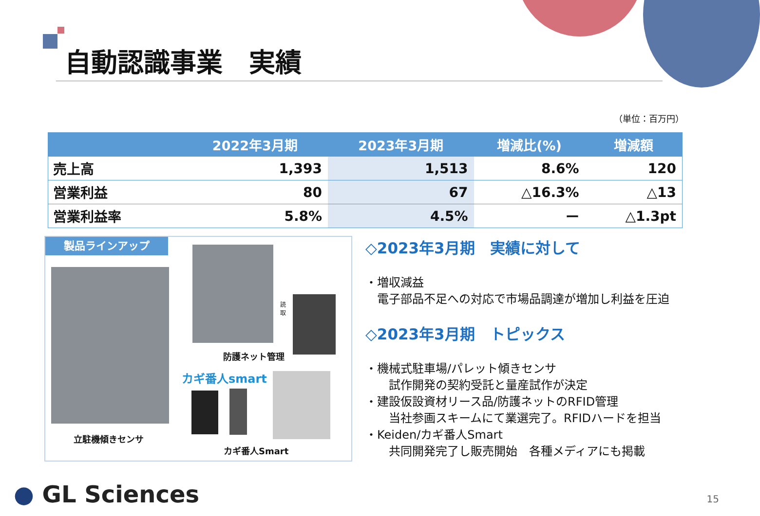自動認識事業　実績
（単位：百万円）
| | 2022年3月期 | 2023年3月期 | 増減比(%) | 増減額 |
| --- | --- | --- | --- | --- |
| 売上高 | 1,393 | 1,513 | 8.6% | 120 |
| 営業利益 | 80 | 67 | △16.3% | △13 |
| 営業利益率 | 5.8% | 4.5% | ー | △1.3pt |
製品ラインアップ
読
取
防護ネット管理
カギ番人smart
立駐機傾きセンサ
カギ番人Smart
◇2023年3月期　実績に対して
・増収減益
　電子部品不足への対応で市場品調達が増加し利益を圧迫
◇2023年3月期　トピックス
・機械式駐車場/パレット傾きセンサ
　　試作開発の契約受託と量産試作が決定
・建設仮設資材リース品/防護ネットのRFID管理
　　当社参画スキームにて業選完了。RFIDハードを担当
・Keiden/カギ番人Smart
　　共同開発完了し販売開始　各種メディアにも掲載
● GL Sciences 15